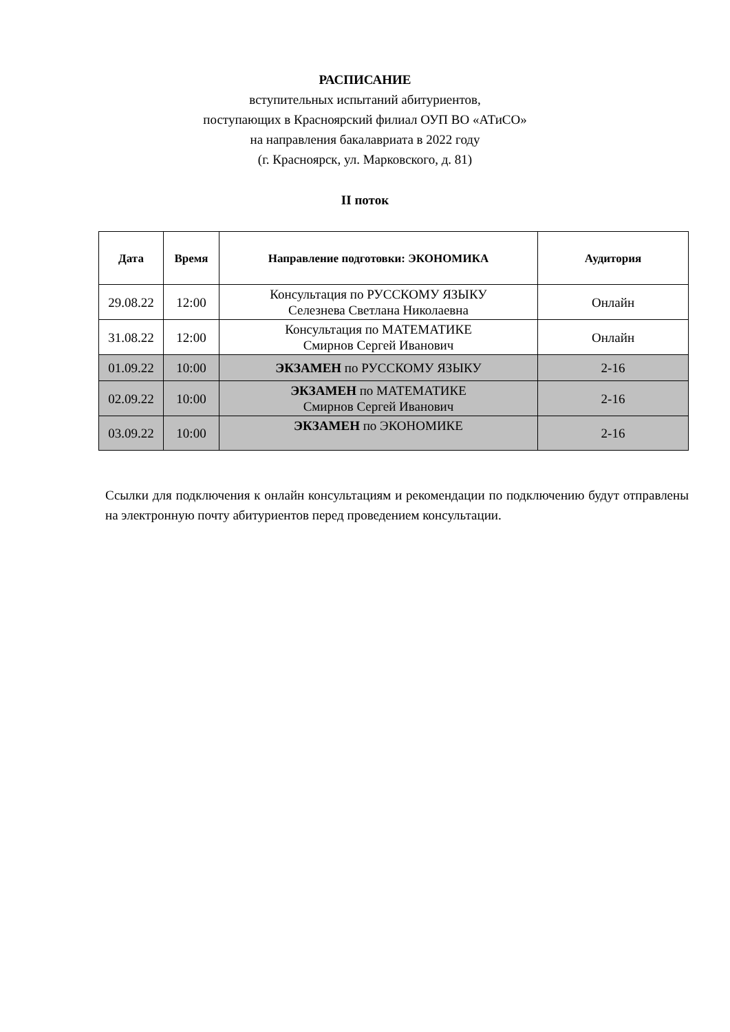РАСПИСАНИЕ
вступительных испытаний абитуриентов,
поступающих в Красноярский филиал ОУП ВО «АТиСО»
на направления бакалавриата в 2022 году
(г. Красноярск, ул. Марковского, д. 81)
II поток
| Дата | Время | Направление подготовки: ЭКОНОМИКА | Аудитория |
| --- | --- | --- | --- |
| 29.08.22 | 12:00 | Консультация по РУССКОМУ ЯЗЫКУ Селезнева Светлана Николаевна | Онлайн |
| 31.08.22 | 12:00 | Консультация по МАТЕМАТИКЕ Смирнов Сергей Иванович | Онлайн |
| 01.09.22 | 10:00 | ЭКЗАМЕН по РУССКОМУ ЯЗЫКУ | 2-16 |
| 02.09.22 | 10:00 | ЭКЗАМЕН по МАТЕМАТИКЕ Смирнов Сергей Иванович | 2-16 |
| 03.09.22 | 10:00 | ЭКЗАМЕН по ЭКОНОМИКЕ | 2-16 |
Ссылки для подключения к онлайн консультациям и рекомендации по подключению будут отправлены на электронную почту абитуриентов перед проведением консультации.